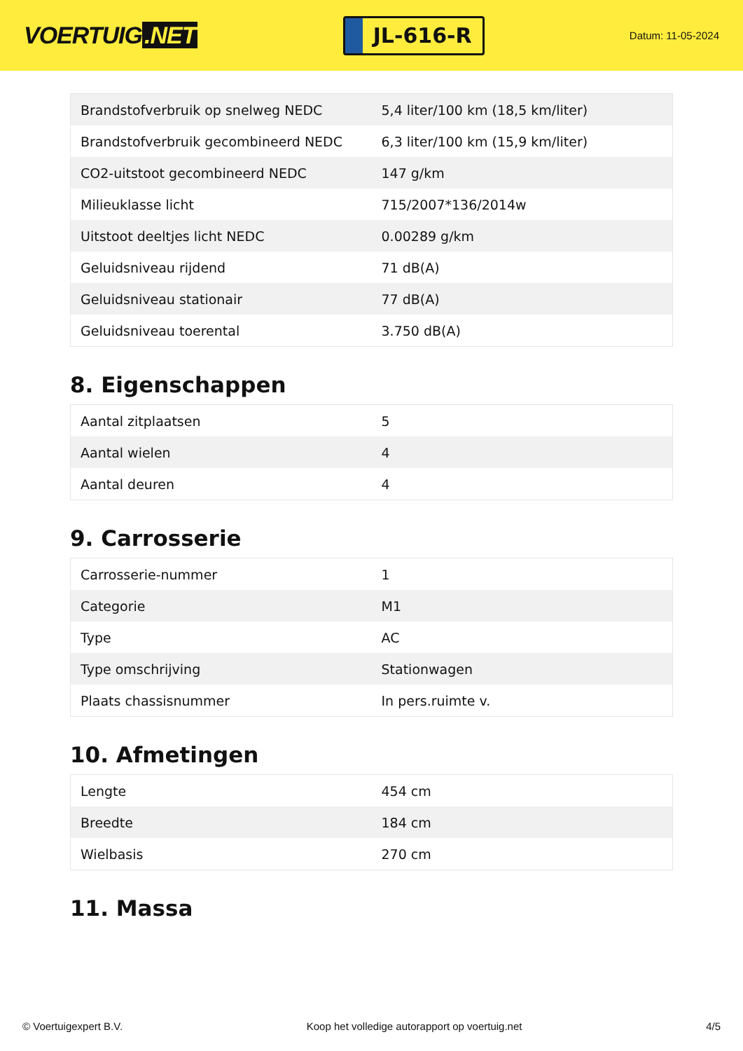VOERTUIG.NET
JL-616-R
Datum: 11-05-2024
| Brandstofverbruik op snelweg NEDC | 5,4 liter/100 km (18,5 km/liter) |
| Brandstofverbruik gecombineerd NEDC | 6,3 liter/100 km (15,9 km/liter) |
| CO2-uitstoot gecombineerd NEDC | 147 g/km |
| Milieuklasse licht | 715/2007*136/2014w |
| Uitstoot deeltjes licht NEDC | 0.00289 g/km |
| Geluidsniveau rijdend | 71 dB(A) |
| Geluidsniveau stationair | 77 dB(A) |
| Geluidsniveau toerental | 3.750 dB(A) |
8. Eigenschappen
| Aantal zitplaatsen | 5 |
| Aantal wielen | 4 |
| Aantal deuren | 4 |
9. Carrosserie
| Carrosserie-nummer | 1 |
| Categorie | M1 |
| Type | AC |
| Type omschrijving | Stationwagen |
| Plaats chassisnummer | In pers.ruimte v. |
10. Afmetingen
| Lengte | 454 cm |
| Breedte | 184 cm |
| Wielbasis | 270 cm |
11. Massa
© Voertuigexpert B.V. Koop het volledige autorapport op voertuig.net 4/5